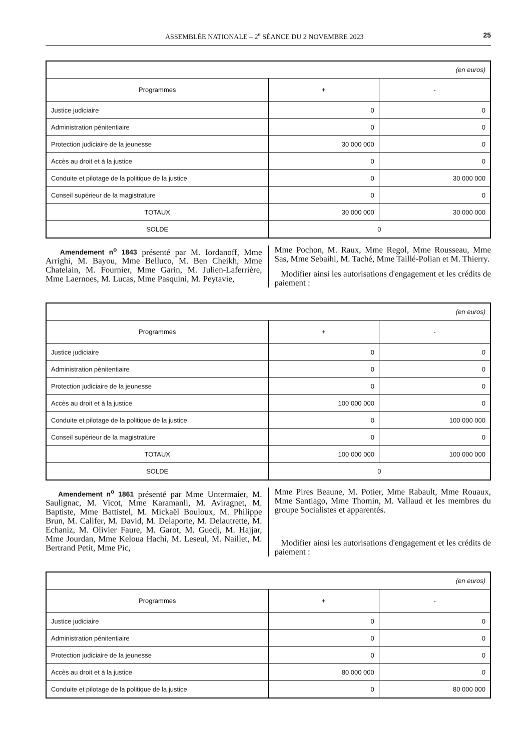ASSEMBLÉE NATIONALE – 2<sup>e</sup> SÉANCE DU 2 NOVEMBRE 2023 25
| (en euros) | | |
| Programmes | + | - |
| Justice judiciaire | 0 | 0 |
| Administration pénitentiaire | 0 | 0 |
| Protection judiciaire de la jeunesse | 30 000 000 | 0 |
| Accès au droit et à la justice | 0 | 0 |
| Conduite et pilotage de la politique de la justice | 0 | 30 000 000 |
| Conseil supérieur de la magistrature | 0 | 0 |
| TOTAUX | 30 000 000 | 30 000 000 |
| SOLDE | 0 | |
Amendement n<sup>o</sup> 1843 présenté par M. Iordanoff, Mme Arrighi, M. Bayou, Mme Belluco, M. Ben Cheikh, Mme Chatelain, M. Fournier, Mme Garin, M. Julien-Laferrière, Mme Laernoes, M. Lucas, Mme Pasquini, M. Peytavie,
Mme Pochon, M. Raux, Mme Regol, Mme Rousseau, Mme Sas, Mme Sebaihi, M. Taché, Mme Taillé-Polian et M. Thierry.
Modifier ainsi les autorisations d'engagement et les crédits de paiement :
| (en euros) | | |
| Programmes | + | - |
| Justice judiciaire | 0 | 0 |
| Administration pénitentiaire | 0 | 0 |
| Protection judiciaire de la jeunesse | 0 | 0 |
| Accès au droit et à la justice | 100 000 000 | 0 |
| Conduite et pilotage de la politique de la justice | 0 | 100 000 000 |
| Conseil supérieur de la magistrature | 0 | 0 |
| TOTAUX | 100 000 000 | 100 000 000 |
| SOLDE | 0 | |
Amendement n<sup>o</sup> 1861 présenté par Mme Untermaier, M. Saulignac, M. Vicot, Mme Karamanli, M. Aviragnet, M. Baptiste, Mme Battistel, M. Mickaël Bouloux, M. Philippe Brun, M. Califer, M. David, M. Delaporte, M. Delautrette, M. Echaniz, M. Olivier Faure, M. Garot, M. Guedj, M. Hajjar, Mme Jourdan, Mme Keloua Hachi, M. Leseul, M. Naillet, M. Bertrand Petit, Mme Pic,
Mme Pires Beaune, M. Potier, Mme Rabault, Mme Rouaux, Mme Santiago, Mme Thomin, M. Vallaud et les membres du groupe Socialistes et apparentés.
Modifier ainsi les autorisations d'engagement et les crédits de paiement :
| (en euros) | | |
| Programmes | + | - |
| Justice judiciaire | 0 | 0 |
| Administration pénitentiaire | 0 | 0 |
| Protection judiciaire de la jeunesse | 0 | 0 |
| Accès au droit et à la justice | 80 000 000 | 0 |
| Conduite et pilotage de la politique de la justice | 0 | 80 000 000 |